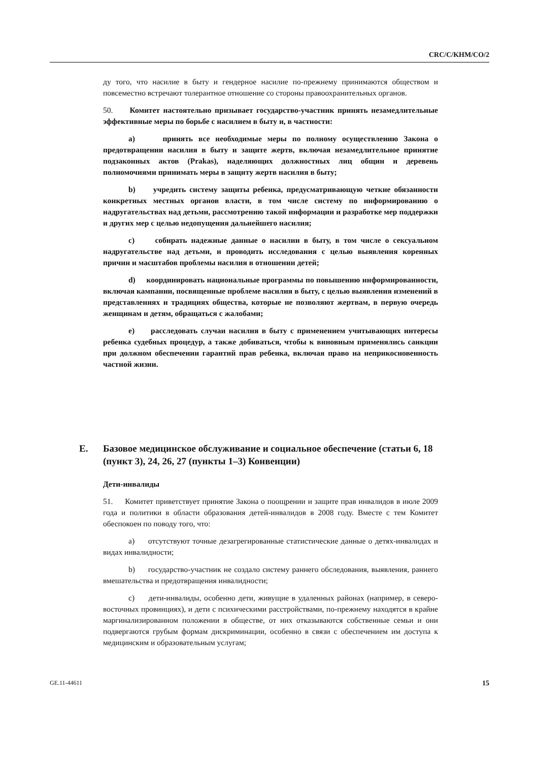CRC/C/KHM/CO/2
ду того, что насилие в быту и гендерное насилие по-прежнему принимаются обществом и повсеместно встречают толерантное отношение со стороны правоохранительных органов.
50. Комитет настоятельно призывает государство-участник принять незамедлительные эффективные меры по борьбе с насилием в быту и, в частности:
a) принять все необходимые меры по полному осуществлению Закона о предотвращении насилия в быту и защите жертв, включая незамедлительное принятие подзаконных актов (Prakas), наделяющих должностных лиц общин и деревень полномочиями принимать меры в защиту жертв насилия в быту;
b) учредить систему защиты ребенка, предусматривающую четкие обязанности конкретных местных органов власти, в том числе систему по информированию о надругательствах над детьми, рассмотрению такой информации и разработке мер поддержки и других мер с целью недопущения дальнейшего насилия;
c) собирать надежные данные о насилии в быту, в том числе о сексуальном надругательстве над детьми, и проводить исследования с целью выявления коренных причин и масштабов проблемы насилия в отношении детей;
d) координировать национальные программы по повышению информированности, включая кампании, посвященные проблеме насилия в быту, с целью выявления изменений в представлениях и традициях общества, которые не позволяют жертвам, в первую очередь женщинам и детям, обращаться с жалобами;
e) расследовать случаи насилия в быту с применением учитывающих интересы ребенка судебных процедур, а также добиваться, чтобы к виновным применялись санкции при должном обеспечении гарантий прав ребенка, включая право на неприкосновенность частной жизни.
E. Базовое медицинское обслуживание и социальное обеспечение (статьи 6, 18 (пункт 3), 24, 26, 27 (пункты 1–3) Конвенции)
Дети-инвалиды
51. Комитет приветствует принятие Закона о поощрении и защите прав инвалидов в июле 2009 года и политики в области образования детей-инвалидов в 2008 году. Вместе с тем Комитет обеспокоен по поводу того, что:
a) отсутствуют точные дезагрегированные статистические данные о детях-инвалидах и видах инвалидности;
b) государство-участник не создало систему раннего обследования, выявления, раннего вмешательства и предотвращения инвалидности;
c) дети-инвалиды, особенно дети, живущие в удаленных районах (например, в северо-восточных провинциях), и дети с психическими расстройствами, по-прежнему находятся в крайне маргинализированном положении в обществе, от них отказываются собственные семьи и они подвергаются грубым формам дискриминации, особенно в связи с обеспечением им доступа к медицинским и образовательным услугам;
GE.11-44611 15